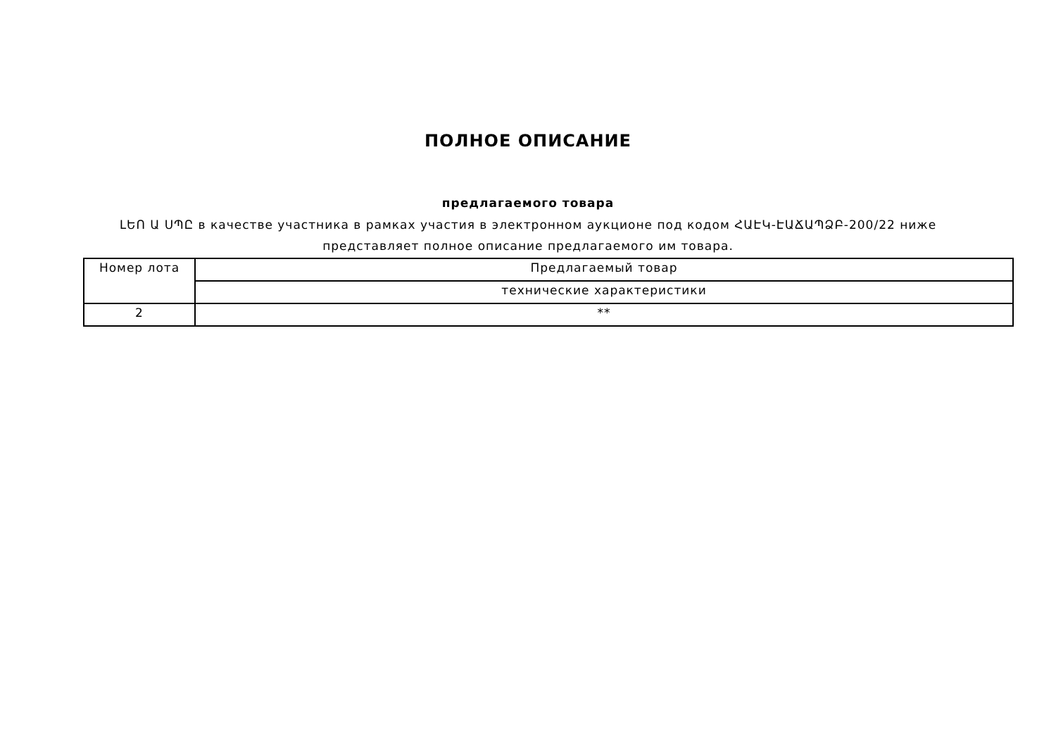ПОЛНОЕ ОПИСАНИЕ
предлагаемого товара
ԼԵՈ Ա ՍՊԸ в качестве участника в рамках участия в электронном аукционе под кодом ՀԱԷԿ-ԷԱՃԱՊՁԲ-200/22 ниже
представляет полное описание предлагаемого им товара.
| Номер лота | Предлагаемый товар |
| --- | --- |
| | технические характеристики |
| 2 | ** |